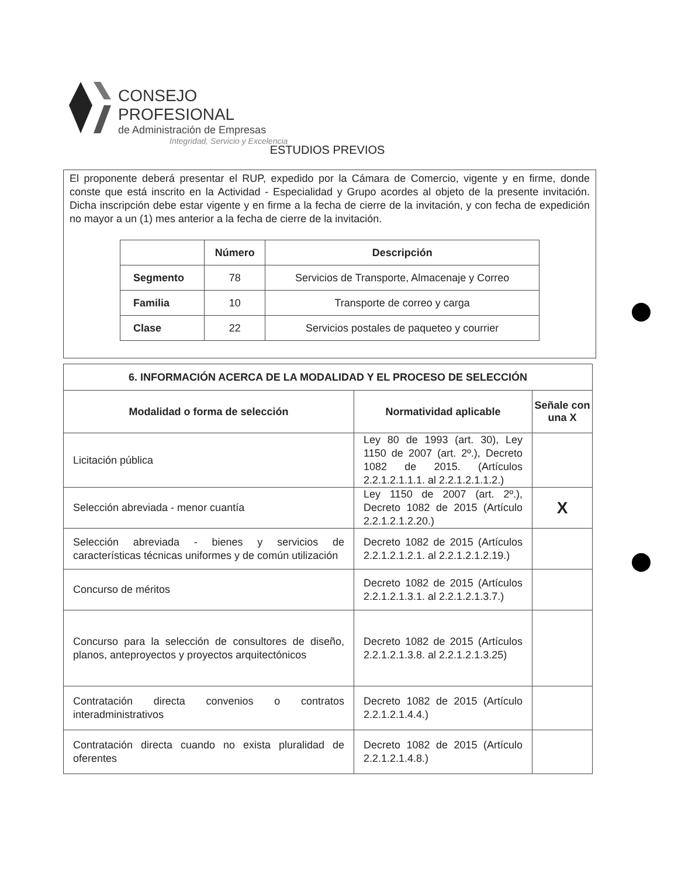CONSEJO PROFESIONAL
de Administración de Empresas
Integridad, Servicio y Excelencia
ESTUDIOS PREVIOS
El proponente deberá presentar el RUP, expedido por la Cámara de Comercio, vigente y en firme, donde conste que está inscrito en la Actividad - Especialidad y Grupo acordes al objeto de la presente invitación. Dicha inscripción debe estar vigente y en firme a la fecha de cierre de la invitación, y con fecha de expedición no mayor a un (1) mes anterior a la fecha de cierre de la invitación.
| | Número | Descripción |
| --- | --- | --- |
| Segmento | 78 | Servicios de Transporte, Almacenaje y Correo |
| Familia | 10 | Transporte de correo y carga |
| Clase | 22 | Servicios postales de paqueteo y courrier |
| 6. INFORMACIÓN ACERCA DE LA MODALIDAD Y EL PROCESO DE SELECCIÓN | | |
| --- | --- | --- |
| Modalidad o forma de selección | Normatividad aplicable | Señale con una X |
| Licitación pública | Ley 80 de 1993 (art. 30), Ley 1150 de 2007 (art. 2º.), Decreto 1082 de 2015. (Artículos 2.2.1.2.1.1.1. al 2.2.1.2.1.1.2.) | |
| Selección abreviada - menor cuantía | Ley 1150 de 2007 (art. 2º.), Decreto 1082 de 2015 (Artículo 2.2.1.2.1.2.20.) | X |
| Selección abreviada - bienes y servicios de características técnicas uniformes y de común utilización | Decreto 1082 de 2015 (Artículos 2.2.1.2.1.2.1. al 2.2.1.2.1.2.19.) | |
| Concurso de méritos | Decreto 1082 de 2015 (Artículos 2.2.1.2.1.3.1. al 2.2.1.2.1.3.7.) | |
| Concurso para la selección de consultores de diseño, planos, anteproyectos y proyectos arquitectónicos | Decreto 1082 de 2015 (Artículos 2.2.1.2.1.3.8. al 2.2.1.2.1.3.25) | |
| Contratación directa convenios o contratos interadministrativos | Decreto 1082 de 2015 (Artículo 2.2.1.2.1.4.4.) | |
| Contratación directa cuando no exista pluralidad de oferentes | Decreto 1082 de 2015 (Artículo 2.2.1.2.1.4.8.) | |